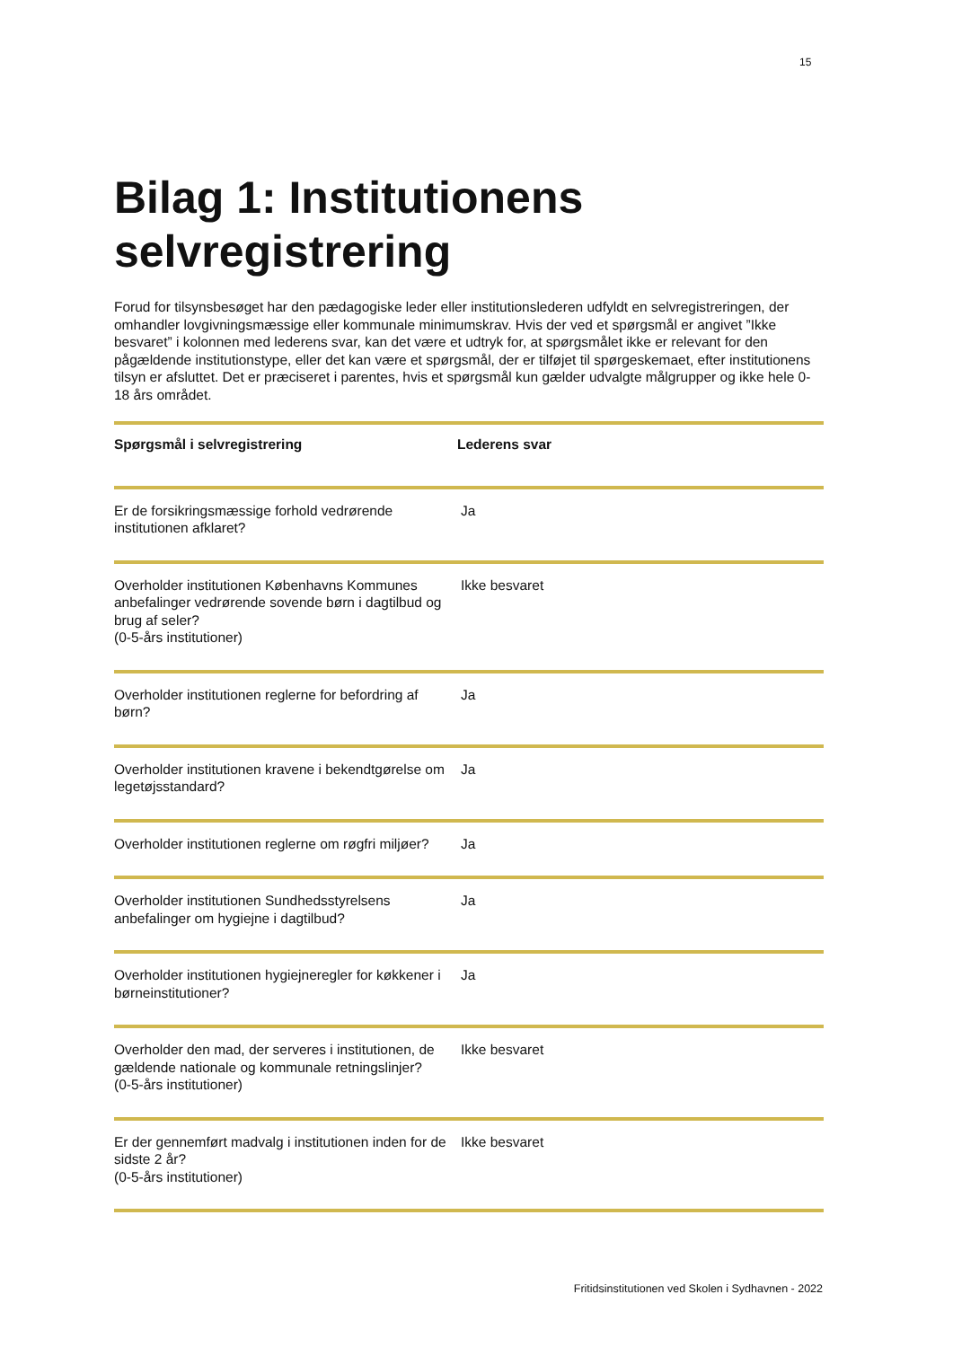15
Bilag 1: Institutionens selvregistrering
Forud for tilsynsbesøget har den pædagogiske leder eller institutionslederen udfyldt en selvregistreringen, der omhandler lovgivningsmæssige eller kommunale minimumskrav. Hvis der ved et spørgsmål er angivet ”Ikke besvaret” i kolonnen med lederens svar, kan det være et udtryk for, at spørgsmålet ikke er relevant for den pågældende institutionstype, eller det kan være et spørgsmål, der er tilføjet til spørgeskemaet, efter institutionens tilsyn er afsluttet. Det er præciseret i parentes, hvis et spørgsmål kun gælder udvalgte målgrupper og ikke hele 0-18 års området.
| Spørgsmål i selvregistrering | Lederens svar |
| --- | --- |
| Er de forsikringsmæssige forhold vedrørende institutionen afklaret? | Ja |
| Overholder institutionen Københavns Kommunes anbefalinger vedrørende sovende børn i dagtilbud og brug af seler? (0-5-års institutioner) | Ikke besvaret |
| Overholder institutionen reglerne for befordring af børn? | Ja |
| Overholder institutionen kravene i bekendtgørelse om legetøjsstandard? | Ja |
| Overholder institutionen reglerne om røgfri miljøer? | Ja |
| Overholder institutionen Sundhedsstyrelsens anbefalinger om hygiejne i dagtilbud? | Ja |
| Overholder institutionen hygiejneregler for køkkener i børneinstitutioner? | Ja |
| Overholder den mad, der serveres i institutionen, de gældende nationale og kommunale retningslinjer? (0-5-års institutioner) | Ikke besvaret |
| Er der gennemført madvalg i institutionen inden for de sidste 2 år? (0-5-års institutioner) | Ikke besvaret |
Fritidsinstitutionen ved Skolen i Sydhavnen - 2022